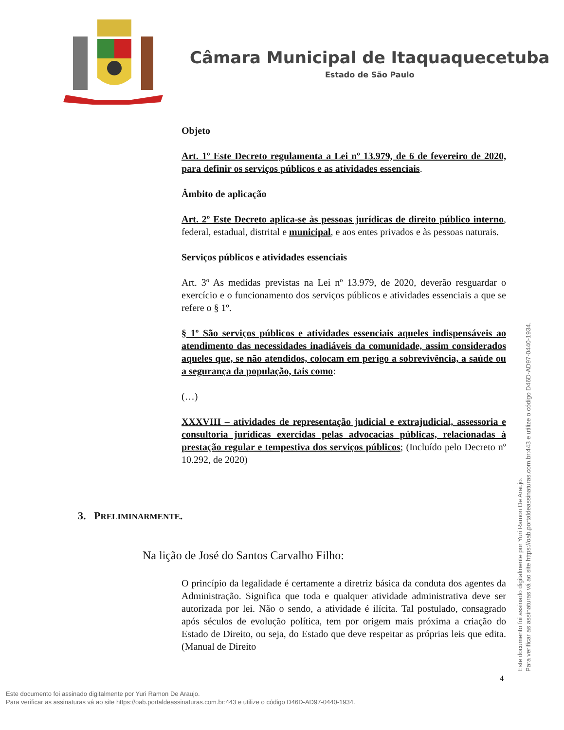Câmara Municipal de Itaquaquecetuba
Estado de São Paulo
Objeto
Art. 1º Este Decreto regulamenta a Lei nº 13.979, de 6 de fevereiro de 2020, para definir os serviços públicos e as atividades essenciais.
Âmbito de aplicação
Art. 2º Este Decreto aplica-se às pessoas jurídicas de direito público interno, federal, estadual, distrital e municipal, e aos entes privados e às pessoas naturais.
Serviços públicos e atividades essenciais
Art. 3º As medidas previstas na Lei nº 13.979, de 2020, deverão resguardar o exercício e o funcionamento dos serviços públicos e atividades essenciais a que se refere o § 1º.
§ 1º São serviços públicos e atividades essenciais aqueles indispensáveis ao atendimento das necessidades inadiáveis da comunidade, assim considerados aqueles que, se não atendidos, colocam em perigo a sobrevivência, a saúde ou a segurança da população, tais como:
(…)
XXXVIII – atividades de representação judicial e extrajudicial, assessoria e consultoria jurídicas exercidas pelas advocacias públicas, relacionadas à prestação regular e tempestiva dos serviços públicos; (Incluído pelo Decreto nº 10.292, de 2020)
3. PRELIMINARMENTE.
Na lição de José do Santos Carvalho Filho:
O princípio da legalidade é certamente a diretriz básica da conduta dos agentes da Administração. Significa que toda e qualquer atividade administrativa deve ser autorizada por lei. Não o sendo, a atividade é ilícita. Tal postulado, consagrado após séculos de evolução política, tem por origem mais próxima a criação do Estado de Direito, ou seja, do Estado que deve respeitar as próprias leis que edita. (Manual de Direito
4
Este documento foi assinado digitalmente por Yuri Ramon De Araujo.
Para verificar as assinaturas vá ao site https://oab.portaldeassinaturas.com.br:443 e utilize o código D46D-AD97-0440-1934.
Este documento foi assinado digitalmente por Yuri Ramon De Araujo.
Para verificar as assinaturas vá ao site https://oab.portaldeassinaturas.com.br:443 e utilize o código D46D-AD97-0440-1934.